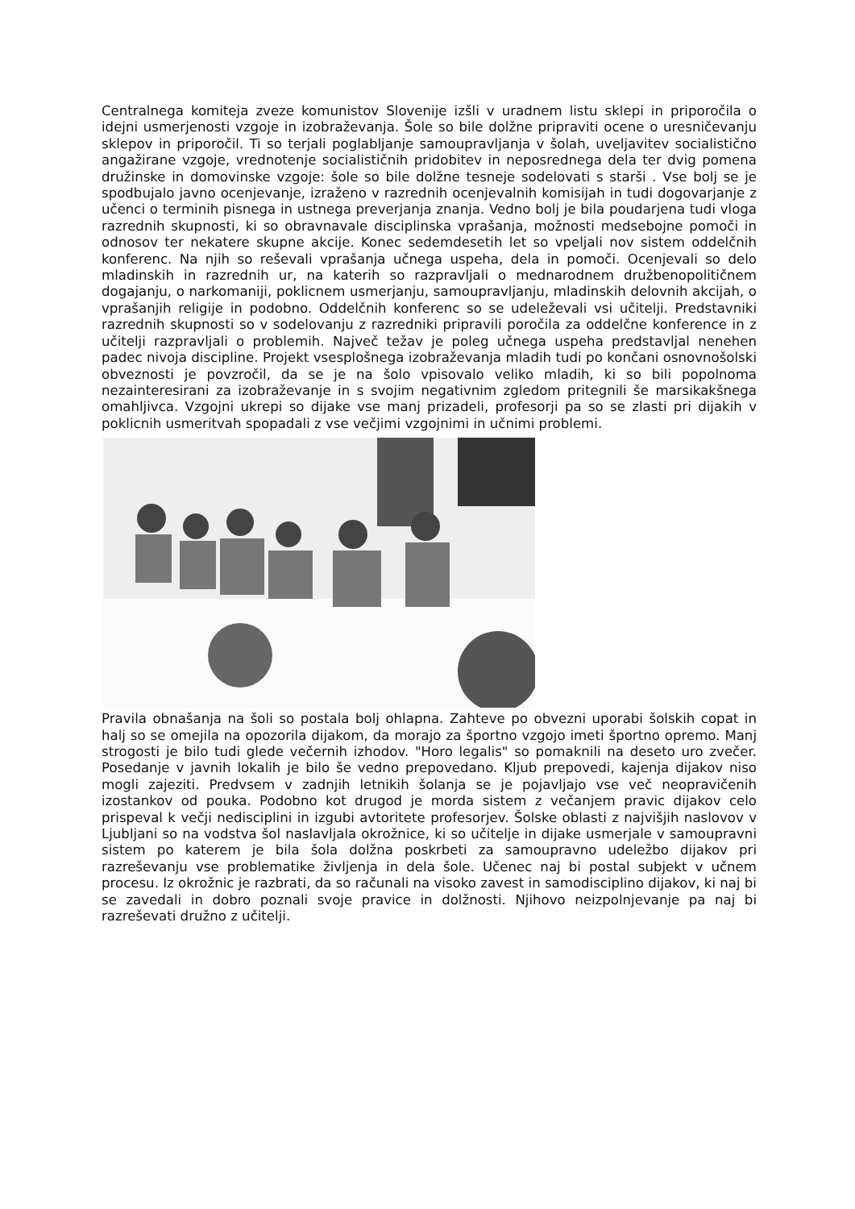Centralnega komiteja zveze komunistov Slovenije izšli v uradnem listu sklepi in priporočila o idejni usmerjenosti vzgoje in izobraževanja. Šole so bile dolžne pripraviti ocene o uresničevanju sklepov in priporočil. Ti so terjali poglabljanje samoupravljanja v šolah, uveljavitev socialistično angažirane vzgoje, vrednotenje socialističnih pridobitev in neposrednega dela ter dvig pomena družinske in domovinske vzgoje: šole so bile dolžne tesneje sodelovati s starši . Vse bolj se je spodbujalo javno ocenjevanje, izraženo v razrednih ocenjevalnih komisijah in tudi dogovarjanje z učenci o terminih pisnega in ustnega preverjanja znanja. Vedno bolj je bila poudarjena tudi vloga razrednih skupnosti, ki so obravnavale disciplinska vprašanja, možnosti medsebojne pomoči in odnosov ter nekatere skupne akcije. Konec sedemdesetih let so vpeljali nov sistem oddelčnih konferenc. Na njih so reševali vprašanja učnega uspeha, dela in pomoči. Ocenjevali so delo mladinskih in razrednih ur, na katerih so razpravljali o mednarodnem družbenopolitičnem dogajanju, o narkomaniji, poklicnem usmerjanju, samoupravljanju, mladinskih delovnih akcijah, o vprašanjih religije in podobno. Oddelčnih konferenc so se udeleževali vsi učitelji. Predstavniki razrednih skupnosti so v sodelovanju z razredniki pripravili poročila za oddelčne konference in z učitelji razpravljali o problemih. Največ težav je poleg učnega uspeha predstavljal nenehen padec nivoja discipline. Projekt vsesplošnega izobraževanja mladih tudi po končani osnovnošolski obveznosti je povzročil, da se je na šolo vpisovalo veliko mladih, ki so bili popolnoma nezainteresirani za izobraževanje in s svojim negativnim zgledom pritegnili še marsikakšnega omahljivca. Vzgojni ukrepi so dijake vse manj prizadeli, profesorji pa so se zlasti pri dijakih v poklicnih usmeritvah spopadali z vse večjimi vzgojnimi in učnimi problemi.
Pravila obnašanja na šoli so postala bolj ohlapna. Zahteve po obvezni uporabi šolskih copat in halj so se omejila na opozorila dijakom, da morajo za športno vzgojo imeti športno opremo. Manj strogosti je bilo tudi glede večernih izhodov. "Horo legalis" so pomaknili na deseto uro zvečer. Posedanje v javnih lokalih je bilo še vedno prepovedano. Kljub prepovedi, kajenja dijakov niso mogli zajeziti. Predvsem v zadnjih letnikih šolanja se je pojavljajo vse več neopravičenih izostankov od pouka. Podobno kot drugod je morda sistem z večanjem pravic dijakov celo prispeval k večji nedisciplini in izgubi avtoritete profesorjev. Šolske oblasti z najvišjih naslovov v Ljubljani so na vodstva šol naslavljala okrožnice, ki so učitelje in dijake usmerjale v samoupravni sistem po katerem je bila šola dolžna poskrbeti za samoupravno udeležbo dijakov pri razreševanju vse problematike življenja in dela šole. Učenec naj bi postal subjekt v učnem procesu. Iz okrožnic je razbrati, da so računali na visoko zavest in samodisciplino dijakov, ki naj bi se zavedali in dobro poznali svoje pravice in dolžnosti. Njihovo neizpolnjevanje pa naj bi razreševati družno z učitelji.